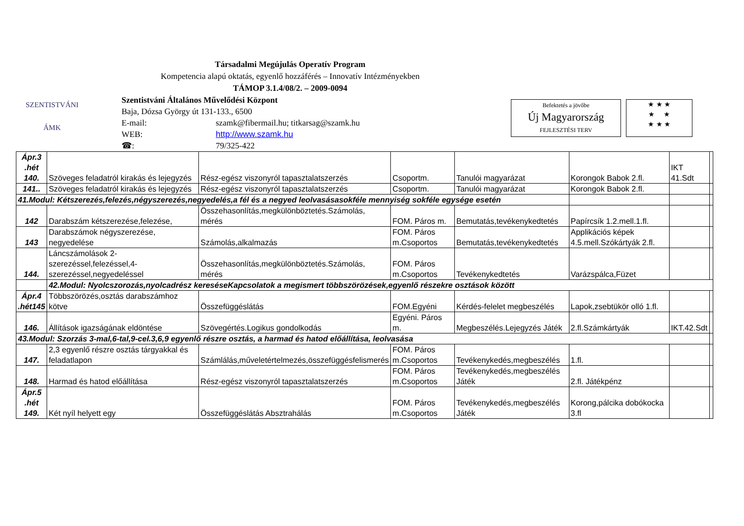Társadalmi Megújulás Operatív Program
Kompetencia alapú oktatás, egyenlő hozzáférés – Innovatív Intézményekben
TÁMOP 3.1.4/08/2. – 2009-0094
SZENTISTVÁNI
ÁMK
Szentistváni Általános Művelődési Központ
Baja, Dózsa György út 131-133., 6500
E-mail: szamk@fibermail.hu; titkarsag@szamk.hu
WEB: http://www.szamk.hu
☎: 79/325-422
Befektetés a jövőbe
Új Magyarország
FEJLESZTÉSI TERV
★ ★ ★
★ ★
★ ★ ★
| Ápr.3 .hét 140. | Szöveges feladatról kirakás és lejegyzés | Rész-egész viszonyról tapasztalatszerzés | Csoportm. | Tanulói magyarázat | Korongok Babok 2.fl. | IKT 41.Sdt | |
| 141.. | Szöveges feladatról kirakás és lejegyzés | Rész-egész viszonyról tapasztalatszerzés | Csoportm. | Tanulói magyarázat | Korongok Babok 2.fl. | | |
| 41.Modul: Kétszerezés,felezés,négyszerezés,negyedelés,a fél és a negyed leolvasásasokféle mennyiség sokféle egysége esetén | | | | | | | |
| 142 | Darabszám kétszerezése,felezése, | Összehasonlítás,megkülönböztetés.Számolás, mérés | FOM. Páros m. | Bemutatás,tevékenykedtetés | Papírcsík 1.2.mell.1.fl. | | |
| 143 | Darabszámok négyszerezése, negyedelése | Számolás,alkalmazás | FOM. Páros m.Csoportos | Bemutatás,tevékenykedtetés | Applikációs képek 4.5.mell.Szókártyák 2.fl. | | |
| 144. | Láncszámolások 2-szerezéssel,felezéssel,4-szerezéssel,negyedeléssel | Összehasonlítás,megkülönböztetés.Számolás, mérés | FOM. Páros m.Csoportos | Tevékenykedtetés | Varázspálca,Füzet | | |
| | 42.Modul: Nyolcszorozás,nyolcadrész kereséseKapcsolatok a megismert többszörözések,egyenlő részekre osztások között | | | | | | |
| Ápr.4 .hét145 | Többszörözés,osztás darabszámhoz kötve | Összefüggéslátás | FOM.Egyéni | Kérdés-felelet megbeszélés | Lapok,zsebtükör olló 1.fl. | | |
| 146. | Állítások igazságának eldöntése | Szövegértés.Logikus gondolkodás | Egyéni. Páros m. | Megbeszélés.Lejegyzés Játék | 2.fl.Számkártyák | IKT.42.Sdt | |
| 43.Modul: Szorzás 3-mal,6-tal,9-cel.3,6,9 egyenlő részre osztás, a harmad és hatod előállítása, leolvasása | | | | | | | |
| 147. | 2,3 egyenlő részre osztás tárgyakkal és feladatlapon | Számlálás,műveletértelmezés,összefüggésfelismerés | FOM. Páros m.Csoportos | Tevékenykedés,megbeszélés | 1.fl. | | |
| 148. | Harmad és hatod előállítása | Rész-egész viszonyról tapasztalatszerzés | FOM. Páros m.Csoportos | Tevékenykedés,megbeszélés Játék | 2.fl. Játékpénz | | |
| Ápr.5 .hét 149. | Két nyíl helyett egy | Összefüggéslátás Absztrahálás | FOM. Páros m.Csoportos | Tevékenykedés,megbeszélés Játék | Korong,pálcika dobókocka 3.fl | | |